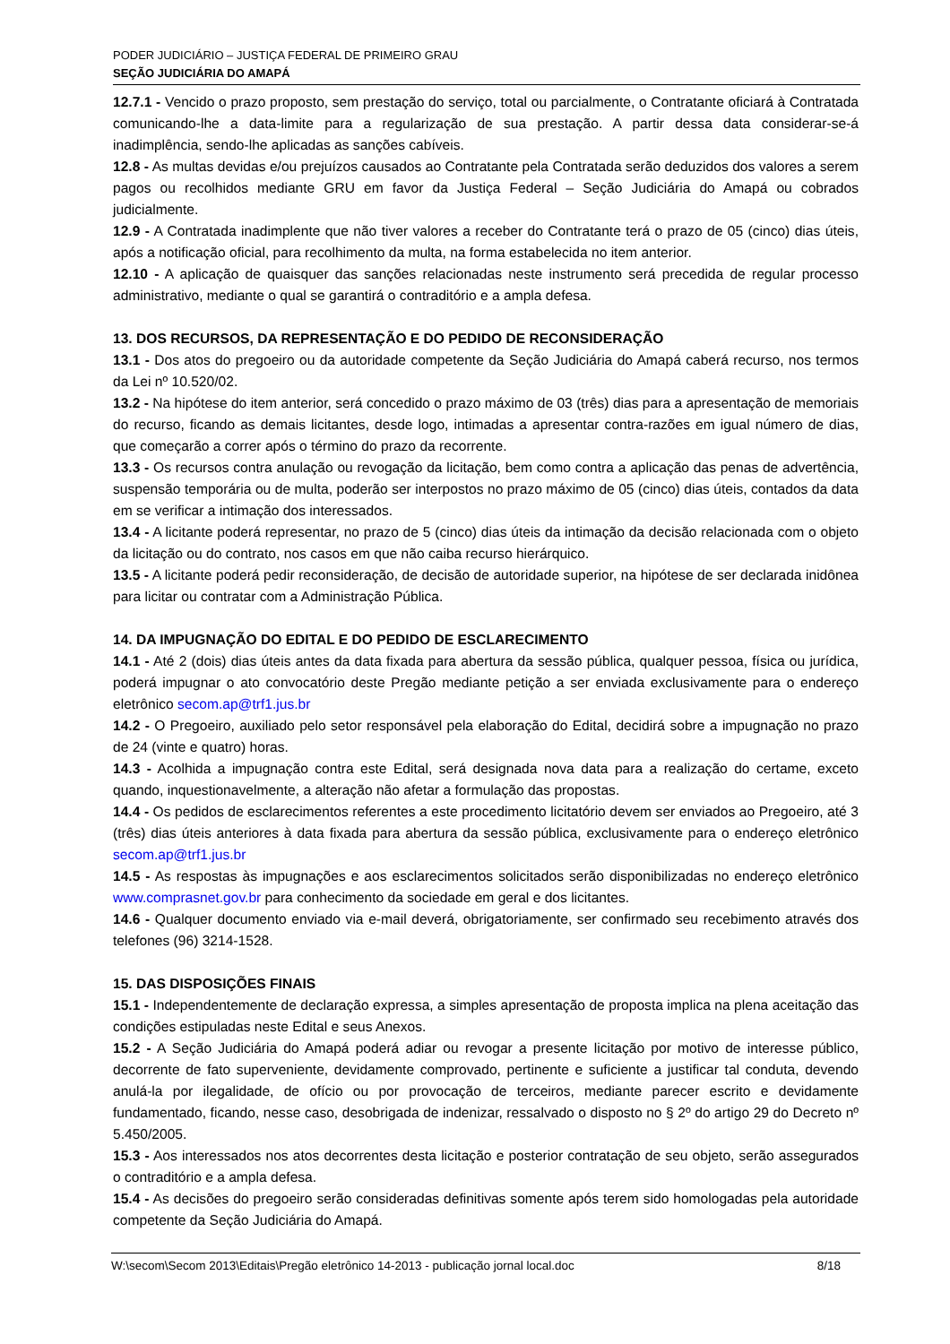PODER JUDICIÁRIO – JUSTIÇA FEDERAL DE PRIMEIRO GRAU
SEÇÃO JUDICIÁRIA DO AMAPÁ
12.7.1 - Vencido o prazo proposto, sem prestação do serviço, total ou parcialmente, o Contratante oficiará à Contratada comunicando-lhe a data-limite para a regularização de sua prestação. A partir dessa data considerar-se-á inadimplência, sendo-lhe aplicadas as sanções cabíveis.
12.8 - As multas devidas e/ou prejuízos causados ao Contratante pela Contratada serão deduzidos dos valores a serem pagos ou recolhidos mediante GRU em favor da Justiça Federal – Seção Judiciária do Amapá ou cobrados judicialmente.
12.9 - A Contratada inadimplente que não tiver valores a receber do Contratante terá o prazo de 05 (cinco) dias úteis, após a notificação oficial, para recolhimento da multa, na forma estabelecida no item anterior.
12.10 - A aplicação de quaisquer das sanções relacionadas neste instrumento será precedida de regular processo administrativo, mediante o qual se garantirá o contraditório e a ampla defesa.
13. DOS RECURSOS, DA REPRESENTAÇÃO E DO PEDIDO DE RECONSIDERAÇÃO
13.1 - Dos atos do pregoeiro ou da autoridade competente da Seção Judiciária do Amapá caberá recurso, nos termos da Lei nº 10.520/02.
13.2 - Na hipótese do item anterior, será concedido o prazo máximo de 03 (três) dias para a apresentação de memoriais do recurso, ficando as demais licitantes, desde logo, intimadas a apresentar contra-razões em igual número de dias, que começarão a correr após o término do prazo da recorrente.
13.3 - Os recursos contra anulação ou revogação da licitação, bem como contra a aplicação das penas de advertência, suspensão temporária ou de multa, poderão ser interpostos no prazo máximo de 05 (cinco) dias úteis, contados da data em se verificar a intimação dos interessados.
13.4 - A licitante poderá representar, no prazo de 5 (cinco) dias úteis da intimação da decisão relacionada com o objeto da licitação ou do contrato, nos casos em que não caiba recurso hierárquico.
13.5 - A licitante poderá pedir reconsideração, de decisão de autoridade superior, na hipótese de ser declarada inidônea para licitar ou contratar com a Administração Pública.
14. DA IMPUGNAÇÃO DO EDITAL E DO PEDIDO DE ESCLARECIMENTO
14.1 - Até 2 (dois) dias úteis antes da data fixada para abertura da sessão pública, qualquer pessoa, física ou jurídica, poderá impugnar o ato convocatório deste Pregão mediante petição a ser enviada exclusivamente para o endereço eletrônico secom.ap@trf1.jus.br
14.2 - O Pregoeiro, auxiliado pelo setor responsável pela elaboração do Edital, decidirá sobre a impugnação no prazo de 24 (vinte e quatro) horas.
14.3 - Acolhida a impugnação contra este Edital, será designada nova data para a realização do certame, exceto quando, inquestionavelmente, a alteração não afetar a formulação das propostas.
14.4 - Os pedidos de esclarecimentos referentes a este procedimento licitatório devem ser enviados ao Pregoeiro, até 3 (três) dias úteis anteriores à data fixada para abertura da sessão pública, exclusivamente para o endereço eletrônico secom.ap@trf1.jus.br
14.5 - As respostas às impugnações e aos esclarecimentos solicitados serão disponibilizadas no endereço eletrônico www.comprasnet.gov.br para conhecimento da sociedade em geral e dos licitantes.
14.6 - Qualquer documento enviado via e-mail deverá, obrigatoriamente, ser confirmado seu recebimento através dos telefones (96) 3214-1528.
15. DAS DISPOSIÇÕES FINAIS
15.1 - Independentemente de declaração expressa, a simples apresentação de proposta implica na plena aceitação das condições estipuladas neste Edital e seus Anexos.
15.2 - A Seção Judiciária do Amapá poderá adiar ou revogar a presente licitação por motivo de interesse público, decorrente de fato superveniente, devidamente comprovado, pertinente e suficiente a justificar tal conduta, devendo anulá-la por ilegalidade, de ofício ou por provocação de terceiros, mediante parecer escrito e devidamente fundamentado, ficando, nesse caso, desobrigada de indenizar, ressalvado o disposto no § 2º do artigo 29 do Decreto nº 5.450/2005.
15.3 - Aos interessados nos atos decorrentes desta licitação e posterior contratação de seu objeto, serão assegurados o contraditório e a ampla defesa.
15.4 - As decisões do pregoeiro serão consideradas definitivas somente após terem sido homologadas pela autoridade competente da Seção Judiciária do Amapá.
W:\secom\Secom 2013\Editais\Pregão eletrônico 14-2013 - publicação jornal local.doc 8/18